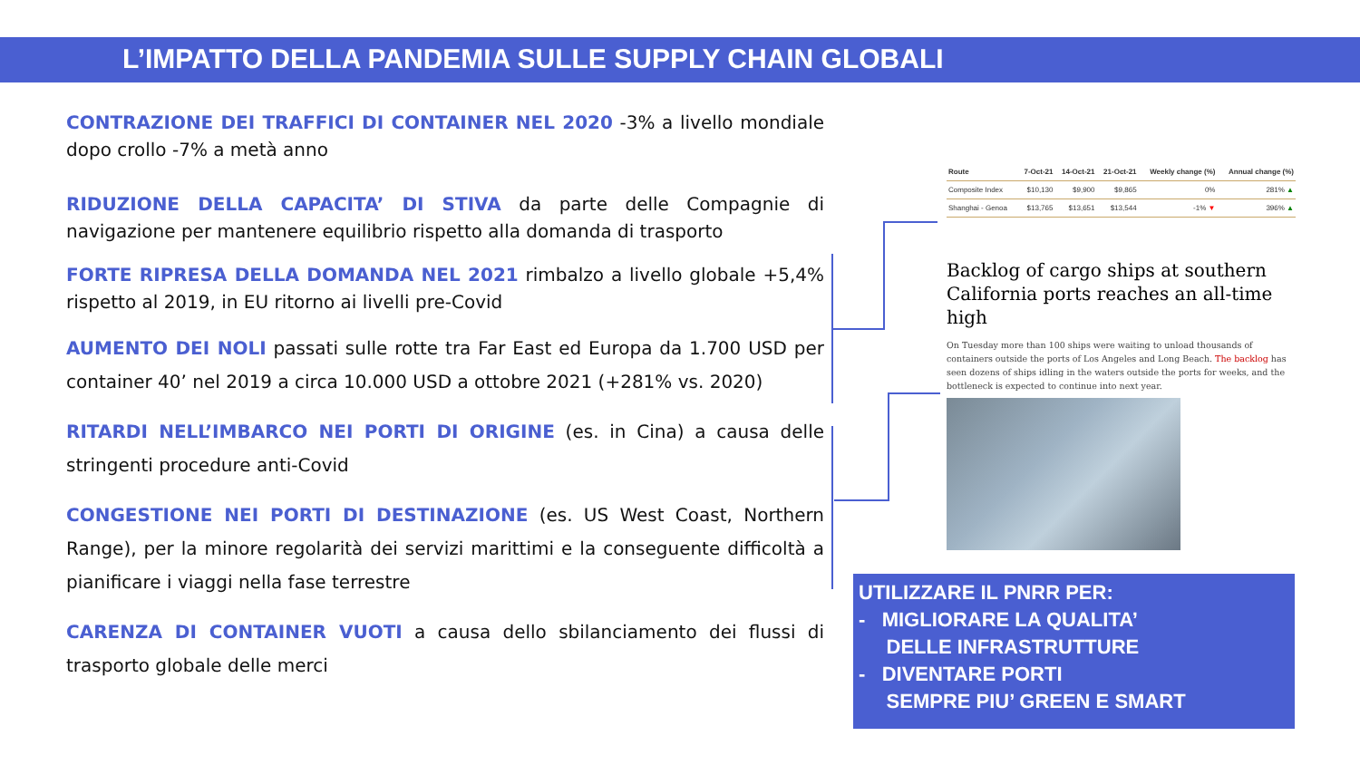L’IMPATTO DELLA PANDEMIA SULLE SUPPLY CHAIN GLOBALI
CONTRAZIONE DEI TRAFFICI DI CONTAINER NEL 2020 -3% a livello mondiale dopo crollo -7% a metà anno
RIDUZIONE DELLA CAPACITA’ DI STIVA da parte delle Compagnie di navigazione per mantenere equilibrio rispetto alla domanda di trasporto
FORTE RIPRESA DELLA DOMANDA NEL 2021 rimbalzo a livello globale +5,4% rispetto al 2019, in EU ritorno ai livelli pre-Covid
AUMENTO DEI NOLI passati sulle rotte tra Far East ed Europa da 1.700 USD per container 40’ nel 2019 a circa 10.000 USD a ottobre 2021 (+281% vs. 2020)
RITARDI NELL’IMBARCO NEI PORTI DI ORIGINE (es. in Cina) a causa delle stringenti procedure anti-Covid
CONGESTIONE NEI PORTI DI DESTINAZIONE (es. US West Coast, Northern Range), per la minore regolarità dei servizi marittimi e la conseguente difficoltà a pianificare i viaggi nella fase terrestre
CARENZA DI CONTAINER VUOTI a causa dello sbilanciamento dei flussi di trasporto globale delle merci
| Route | 7-Oct-21 | 14-Oct-21 | 21-Oct-21 | Weekly change (%) | Annual change (%) |
| --- | --- | --- | --- | --- | --- |
| Composite Index | $10,130 | $9,900 | $9,865 | 0% | 281% ▲ |
| Shanghai - Genoa | $13,765 | $13,651 | $13,544 | -1% ▼ | 396% ▲ |
Backlog of cargo ships at southern California ports reaches an all-time high
On Tuesday more than 100 ships were waiting to unload thousands of containers outside the ports of Los Angeles and Long Beach. The backlog has seen dozens of ships idling in the waters outside the ports for weeks, and the bottleneck is expected to continue into next year.
UTILIZZARE IL PNRR PER:
- MIGLIORARE LA QUALITA’
DELLE INFRASTRUTTURE
- DIVENTARE PORTI
SEMPRE PIU’ GREEN E SMART